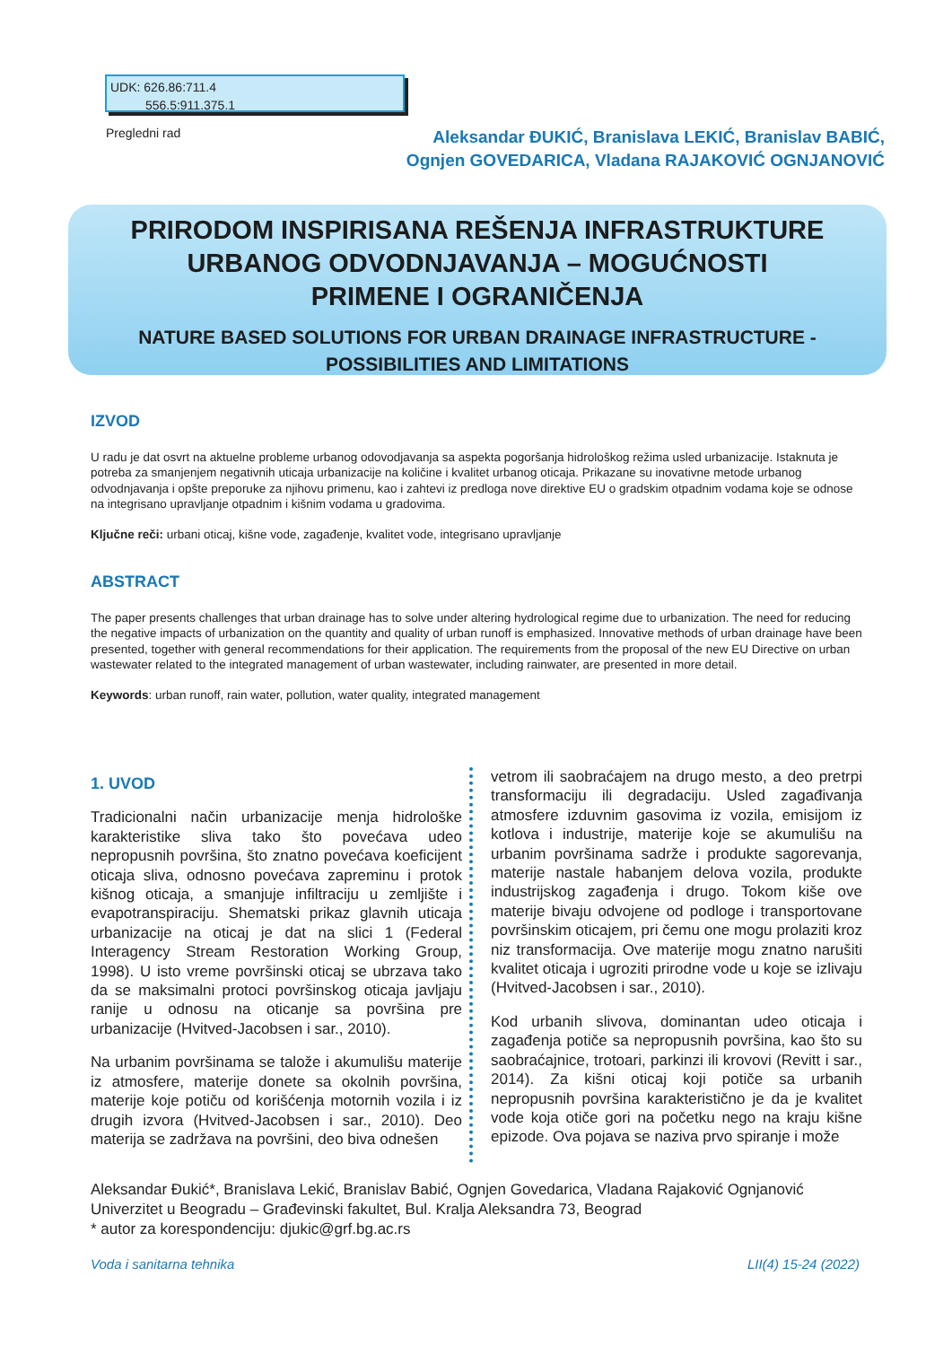UDK: 626.86:711.4
556.5:911.375.1
Pregledni rad
Aleksandar ĐUKIĆ, Branislava LEKIĆ, Branislav BABIĆ,
Ognjen GOVEDARICA, Vladana RAJAKOVIĆ OGNJANOVIĆ
PRIRODOM INSPIRISANA REŠENJA INFRASTRUKTURE
URBANOG ODVODNJAVANJA – MOGUĆNOSTI
PRIMENE I OGRANIČENJA
NATURE BASED SOLUTIONS FOR URBAN DRAINAGE INFRASTRUCTURE -
POSSIBILITIES AND LIMITATIONS
IZVOD
U radu je dat osvrt na aktuelne probleme urbanog odovodjavanja sa aspekta pogoršanja hidrološkog režima usled urbanizacije. Istaknuta je potreba za smanjenjem negativnih uticaja urbanizacije na količine i kvalitet urbanog oticaja. Prikazane su inovativne metode urbanog odvodnjavanja i opšte preporuke za njihovu primenu, kao i zahtevi iz predloga nove direktive EU o gradskim otpadnim vodama koje se odnose na integrisano upravljanje otpadnim i kišnim vodama u gradovima.
Ključne reči: urbani oticaj, kišne vode, zagađenje, kvalitet vode, integrisano upravljanje
ABSTRACT
The paper presents challenges that urban drainage has to solve under altering hydrological regime due to urbanization. The need for reducing the negative impacts of urbanization on the quantity and quality of urban runoff is emphasized. Innovative methods of urban drainage have been presented, together with general recommendations for their application. The requirements from the proposal of the new EU Directive on urban wastewater related to the integrated management of urban wastewater, including rainwater, are presented in more detail.
Keywords: urban runoff, rain water, pollution, water quality, integrated management
1. UVOD
Tradicionalni način urbanizacije menja hidrološke karakteristike sliva tako što povećava udeo nepropusnih površina, što znatno povećava koeficijent oticaja sliva, odnosno povećava zapreminu i protok kišnog oticaja, a smanjuje infiltraciju u zemljište i evapotranspiraciju. Shematski prikaz glavnih uticaja urbanizacije na oticaj je dat na slici 1 (Federal Interagency Stream Restoration Working Group, 1998). U isto vreme površinski oticaj se ubrzava tako da se maksimalni protoci površinskog oticaja javljaju ranije u odnosu na oticanje sa površina pre urbanizacije (Hvitved-Jacobsen i sar., 2010).
Na urbanim površinama se talože i akumulišu materije iz atmosfere, materije donete sa okolnih površina, materije koje potiču od korišćenja motornih vozila i iz drugih izvora (Hvitved-Jacobsen i sar., 2010). Deo materija se zadržava na površini, deo biva odnešen
vetrom ili saobraćajem na drugo mesto, a deo pretrpi transformaciju ili degradaciju. Usled zagađivanja atmosfere izduvnim gasovima iz vozila, emisijom iz kotlova i industrije, materije koje se akumulišu na urbanim površinama sadrže i produkte sagorevanja, materije nastale habanjem delova vozila, produkte industrijskog zagađenja i drugo. Tokom kiše ove materije bivaju odvojene od podloge i transportovane površinskim oticajem, pri čemu one mogu prolaziti kroz niz transformacija. Ove materije mogu znatno narušiti kvalitet oticaja i ugroziti prirodne vode u koje se izlivaju (Hvitved-Jacobsen i sar., 2010).
Kod urbanih slivova, dominantan udeo oticaja i zagađenja potiče sa nepropusnih površina, kao što su saobraćajnice, trotoari, parkinzi ili krovovi (Revitt i sar., 2014). Za kišni oticaj koji potiče sa urbanih nepropusnih površina karakteristično je da je kvalitet vode koja otiče gori na početku nego na kraju kišne epizode. Ova pojava se naziva prvo spiranje i može
Aleksandar Đukić*, Branislava Lekić, Branislav Babić, Ognjen Govedarica, Vladana Rajaković Ognjanović
Univerzitet u Beogradu – Građevinski fakultet, Bul. Kralja Aleksandra 73, Beograd
* autor za korespondenciju: djukic@grf.bg.ac.rs
Voda i sanitarna tehnika LII(4) 15-24 (2022)